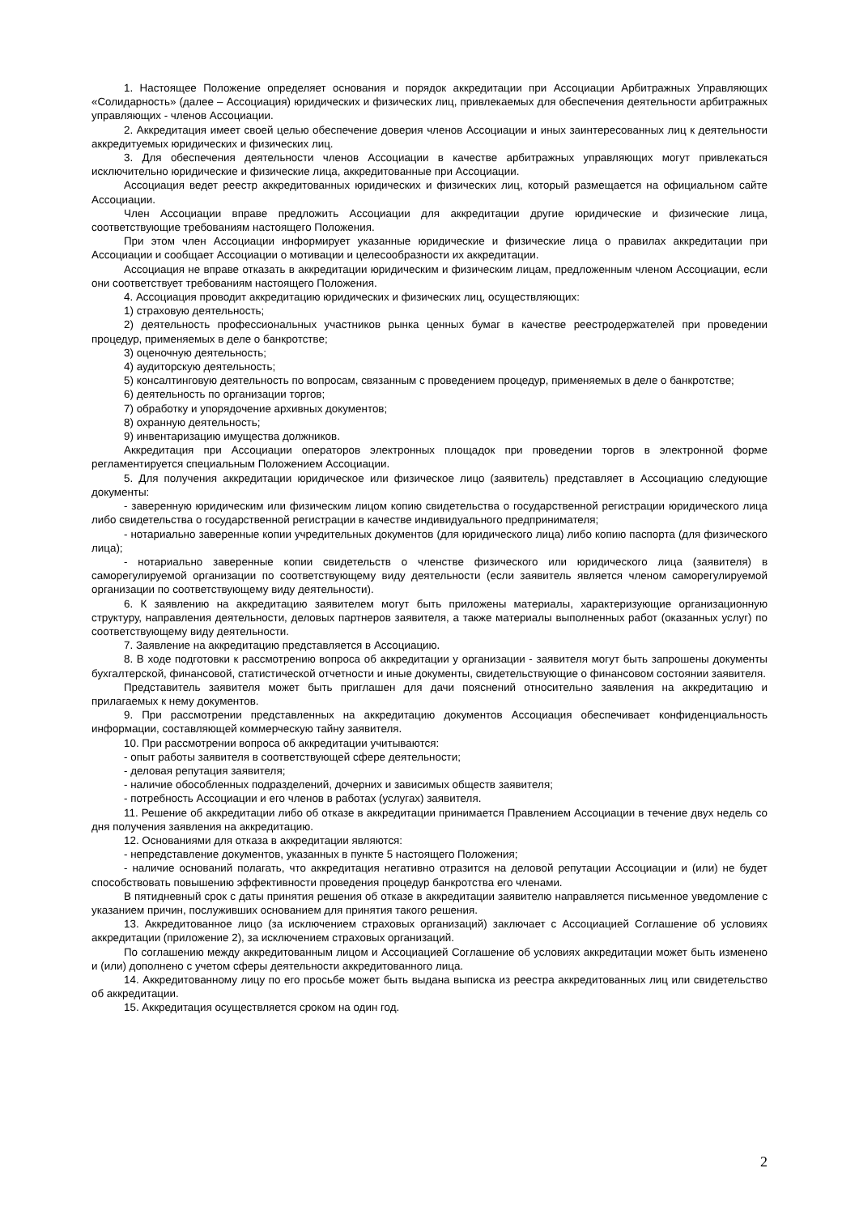1. Настоящее Положение определяет основания и порядок аккредитации при Ассоциации Арбитражных Управляющих «Солидарность» (далее – Ассоциация) юридических и физических лиц, привлекаемых для обеспечения деятельности арбитражных управляющих - членов Ассоциации.
2. Аккредитация имеет своей целью обеспечение доверия членов Ассоциации и иных заинтересованных лиц к деятельности аккредитуемых юридических и физических лиц.
3. Для обеспечения деятельности членов Ассоциации в качестве арбитражных управляющих могут привлекаться исключительно юридические и физические лица, аккредитованные при Ассоциации.
Ассоциация ведет реестр аккредитованных юридических и физических лиц, который размещается на официальном сайте Ассоциации.
Член Ассоциации вправе предложить Ассоциации для аккредитации другие юридические и физические лица, соответствующие требованиям настоящего Положения.
При этом член Ассоциации информирует указанные юридические и физические лица о правилах аккредитации при Ассоциации и сообщает Ассоциации о мотивации и целесообразности их аккредитации.
Ассоциация не вправе отказать в аккредитации юридическим и физическим лицам, предложенным членом Ассоциации, если они соответствует требованиям настоящего Положения.
4. Ассоциация проводит аккредитацию юридических и физических лиц, осуществляющих:
1) страховую деятельность;
2) деятельность профессиональных участников рынка ценных бумаг в качестве реестродержателей при проведении процедур, применяемых в деле о банкротстве;
3) оценочную деятельность;
4) аудиторскую деятельность;
5) консалтинговую деятельность по вопросам, связанным с проведением процедур, применяемых в деле о банкротстве;
6) деятельность по организации торгов;
7) обработку и упорядочение архивных документов;
8) охранную деятельность;
9) инвентаризацию имущества должников.
Аккредитация при Ассоциации операторов электронных площадок при проведении торгов в электронной форме регламентируется специальным Положением Ассоциации.
5. Для получения аккредитации юридическое или физическое лицо (заявитель) представляет в Ассоциацию следующие документы:
- заверенную юридическим или физическим лицом копию свидетельства о государственной регистрации юридического лица либо свидетельства о государственной регистрации в качестве индивидуального предпринимателя;
- нотариально заверенные копии учредительных документов (для юридического лица) либо копию паспорта (для физического лица);
- нотариально заверенные копии свидетельств о членстве физического или юридического лица (заявителя) в саморегулируемой организации по соответствующему виду деятельности (если заявитель является членом саморегулируемой организации по соответствующему виду деятельности).
6. К заявлению на аккредитацию заявителем могут быть приложены материалы, характеризующие организационную структуру, направления деятельности, деловых партнеров заявителя, а также материалы выполненных работ (оказанных услуг) по соответствующему виду деятельности.
7. Заявление на аккредитацию представляется в Ассоциацию.
8. В ходе подготовки к рассмотрению вопроса об аккредитации у организации - заявителя могут быть запрошены документы бухгалтерской, финансовой, статистической отчетности и иные документы, свидетельствующие о финансовом состоянии заявителя.
Представитель заявителя может быть приглашен для дачи пояснений относительно заявления на аккредитацию и прилагаемых к нему документов.
9. При рассмотрении представленных на аккредитацию документов Ассоциация обеспечивает конфиденциальность информации, составляющей коммерческую тайну заявителя.
10. При рассмотрении вопроса об аккредитации учитываются:
- опыт работы заявителя в соответствующей сфере деятельности;
- деловая репутация заявителя;
- наличие обособленных подразделений, дочерних и зависимых обществ заявителя;
- потребность Ассоциации и его членов в работах (услугах) заявителя.
11. Решение об аккредитации либо об отказе в аккредитации принимается Правлением Ассоциации в течение двух недель со дня получения заявления на аккредитацию.
12. Основаниями для отказа в аккредитации являются:
- непредставление документов, указанных в пункте 5 настоящего Положения;
- наличие оснований полагать, что аккредитация негативно отразится на деловой репутации Ассоциации и (или) не будет способствовать повышению эффективности проведения процедур банкротства его членами.
В пятидневный срок с даты принятия решения об отказе в аккредитации заявителю направляется письменное уведомление с указанием причин, послуживших основанием для принятия такого решения.
13. Аккредитованное лицо (за исключением страховых организаций) заключает с Ассоциацией Соглашение об условиях аккредитации (приложение 2), за исключением страховых организаций.
По соглашению между аккредитованным лицом и Ассоциацией Соглашение об условиях аккредитации может быть изменено и (или) дополнено с учетом сферы деятельности аккредитованного лица.
14. Аккредитованному лицу по его просьбе может быть выдана выписка из реестра аккредитованных лиц или свидетельство об аккредитации.
15. Аккредитация осуществляется сроком на один год.
2